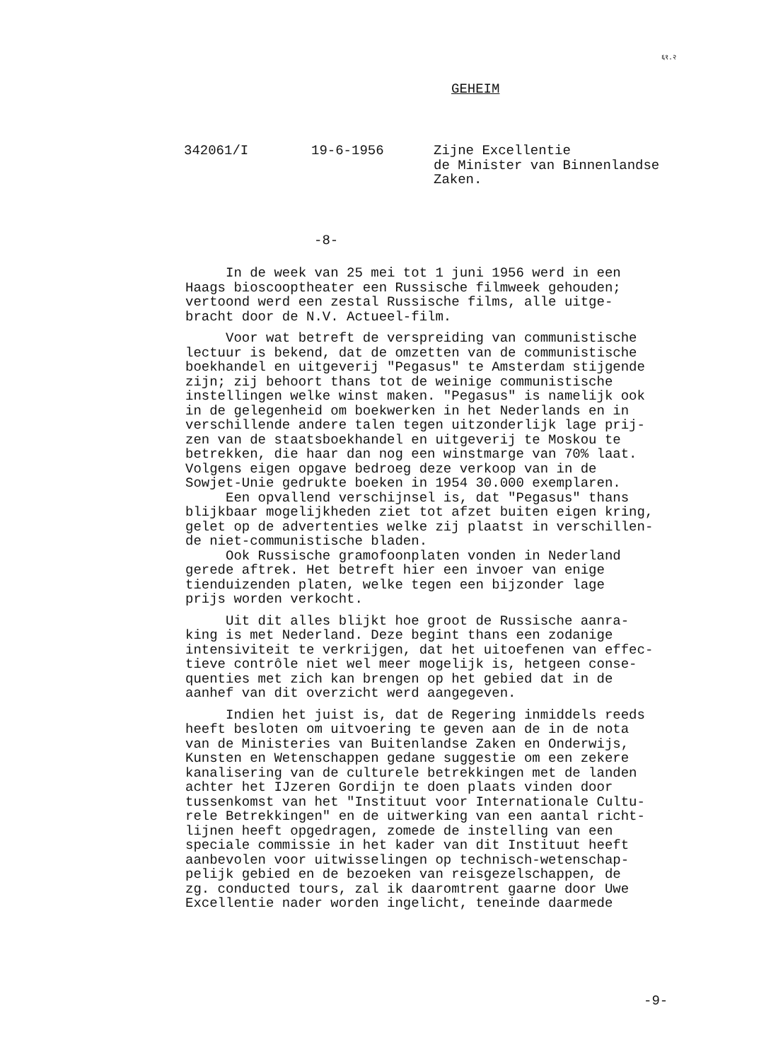६१.२
GEHEIM
342061/I
19-6-1956
Zijne Excellentie de Minister van Binnenlandse Zaken.
-8-
In de week van 25 mei tot 1 juni 1956 werd in een Haags bioscooptheater een Russische filmweek gehouden; vertoond werd een zestal Russische films, alle uitge- bracht door de N.V. Actueel-film.
Voor wat betreft de verspreiding van communistische lectuur is bekend, dat de omzetten van de communistische boekhandel en uitgeverij "Pegasus" te Amsterdam stijgende zijn; zij behoort thans tot de weinige communistische instellingen welke winst maken. "Pegasus" is namelijk ook in de gelegenheid om boekwerken in het Nederlands en in verschillende andere talen tegen uitzonderlijk lage prij- zen van de staatsboekhandel en uitgeverij te Moskou te betrekken, die haar dan nog een winstmarge van 70% laat. Volgens eigen opgave bedroeg deze verkoop van in de Sowjet-Unie gedrukte boeken in 1954 30.000 exemplaren. Een opvallend verschijnsel is, dat "Pegasus" thans blijkbaar mogelijkheden ziet tot afzet buiten eigen kring, gelet op de advertenties welke zij plaatst in verschillen- de niet-communistische bladen. Ook Russische gramofoonplaten vonden in Nederland gerede aftrek. Het betreft hier een invoer van enige tienduizenden platen, welke tegen een bijzonder lage prijs worden verkocht.
Uit dit alles blijkt hoe groot de Russische aanra- king is met Nederland. Deze begint thans een zodanige intensiviteit te verkrijgen, dat het uitoefenen van effec- tieve contrôle niet wel meer mogelijk is, hetgeen conse- quenties met zich kan brengen op het gebied dat in de aanhef van dit overzicht werd aangegeven.
Indien het juist is, dat de Regering inmiddels reeds heeft besloten om uitvoering te geven aan de in de nota van de Ministeries van Buitenlandse Zaken en Onderwijs, Kunsten en Wetenschappen gedane suggestie om een zekere kanalisering van de culturele betrekkingen met de landen achter het IJzeren Gordijn te doen plaats vinden door tussenkomst van het "Instituut voor Internationale Cultu- rele Betrekkingen" en de uitwerking van een aantal richt- lijnen heeft opgedragen, zomede de instelling van een speciale commissie in het kader van dit Instituut heeft aanbevolen voor uitwisselingen op technisch-wetenschap- pelijk gebied en de bezoeken van reisgezelschappen, de zg. conducted tours, zal ik daaromtrent gaarne door Uwe Excellentie nader worden ingelicht, teneinde daarmede
-9-